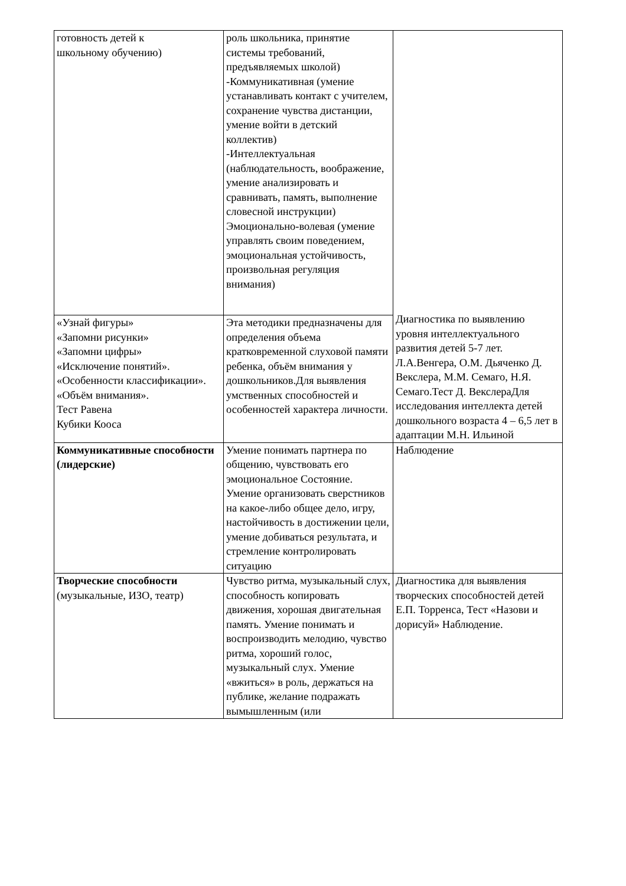| готовность детей к школьному обучению) | роль школьника, принятие системы требований, предъявляемых школой) -Коммуникативная (умение устанавливать контакт с учителем, сохранение чувства дистанции, умение войти в детский коллектив) -Интеллектуальная (наблюдательность, воображение, умение анализировать и сравнивать, память, выполнение словесной инструкции) Эмоционально-волевая (умение управлять своим поведением, эмоциональная устойчивость, произвольная регуляция внимания) | Диагностика по выявлению уровня интеллектуального развития детей 5-7 лет. Л.А.Венгера, О.М. Дьяченко Д. Векслера, М.М. Семаго, Н.Я. Семаго.Тест Д. ВекслераДля исследования интеллекта детей дошкольного возраста 4 – 6,5 лет в адаптации М.Н. Ильиной |
| «Узнай фигуры» «Запомни рисунки» «Запомни цифры» «Исключение понятий». «Особенности классификации». «Объём внимания». Тест Равена Кубики Кооса | Эта методики предназначены для определения объема кратковременной слуховой памяти ребенка, объём внимания у дошкольников.Для выявления умственных способностей и особенностей характера личности. | |
| Коммуникативные способности (лидерские) | Умение понимать партнера по общению, чувствовать его эмоциональное Состояние. Умение организовать сверстников на какое-либо общее дело, игру, настойчивость в достижении цели, умение добиваться результата, и стремление контролировать ситуацию | Наблюдение |
| Творческие способности (музыкальные, ИЗО, театр) | Чувство ритма, музыкальный слух, способность копировать движения, хорошая двигательная память. Умение понимать и воспроизводить мелодию, чувство ритма, хороший голос, музыкальный слух. Умение «вжиться» в роль, держаться на публике, желание подражать вымышленным (или | Диагностика для выявления творческих способностей детей Е.П. Торренса, Тест «Назови и дорисуй» Наблюдение. |